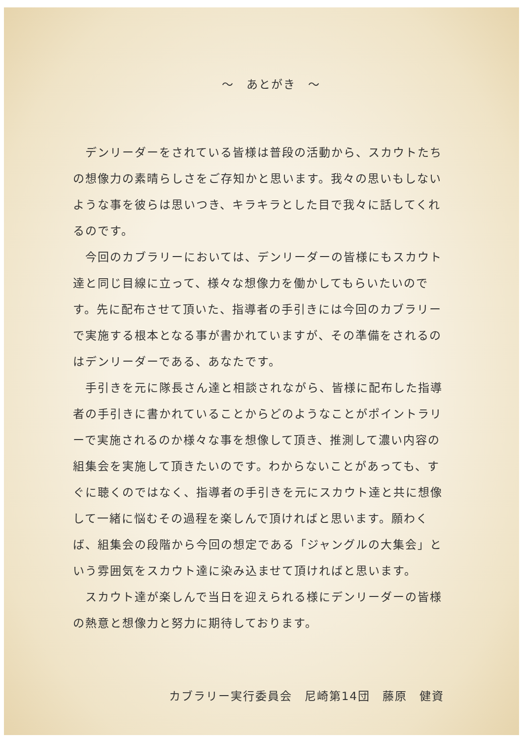～　あとがき　～
　デンリーダーをされている皆様は普段の活動から、スカウトたちの想像力の素晴らしさをご存知かと思います。我々の思いもしないような事を彼らは思いつき、キラキラとした目で我々に話してくれるのです。
　今回のカブラリーにおいては、デンリーダーの皆様にもスカウト達と同じ目線に立って、様々な想像力を働かしてもらいたいのです。先に配布させて頂いた、指導者の手引きには今回のカブラリーで実施する根本となる事が書かれていますが、その準備をされるのはデンリーダーである、あなたです。
　手引きを元に隊長さん達と相談されながら、皆様に配布した指導者の手引きに書かれていることからどのようなことがポイントラリーで実施されるのか様々な事を想像して頂き、推測して濃い内容の組集会を実施して頂きたいのです。わからないことがあっても、すぐに聴くのではなく、指導者の手引きを元にスカウト達と共に想像して一緒に悩むその過程を楽しんで頂ければと思います。願わくば、組集会の段階から今回の想定である「ジャングルの大集会」という雰囲気をスカウト達に染み込ませて頂ければと思います。
　スカウト達が楽しんで当日を迎えられる様にデンリーダーの皆様の熱意と想像力と努力に期待しております。
カブラリー実行委員会　尼崎第14団　藤原　健資